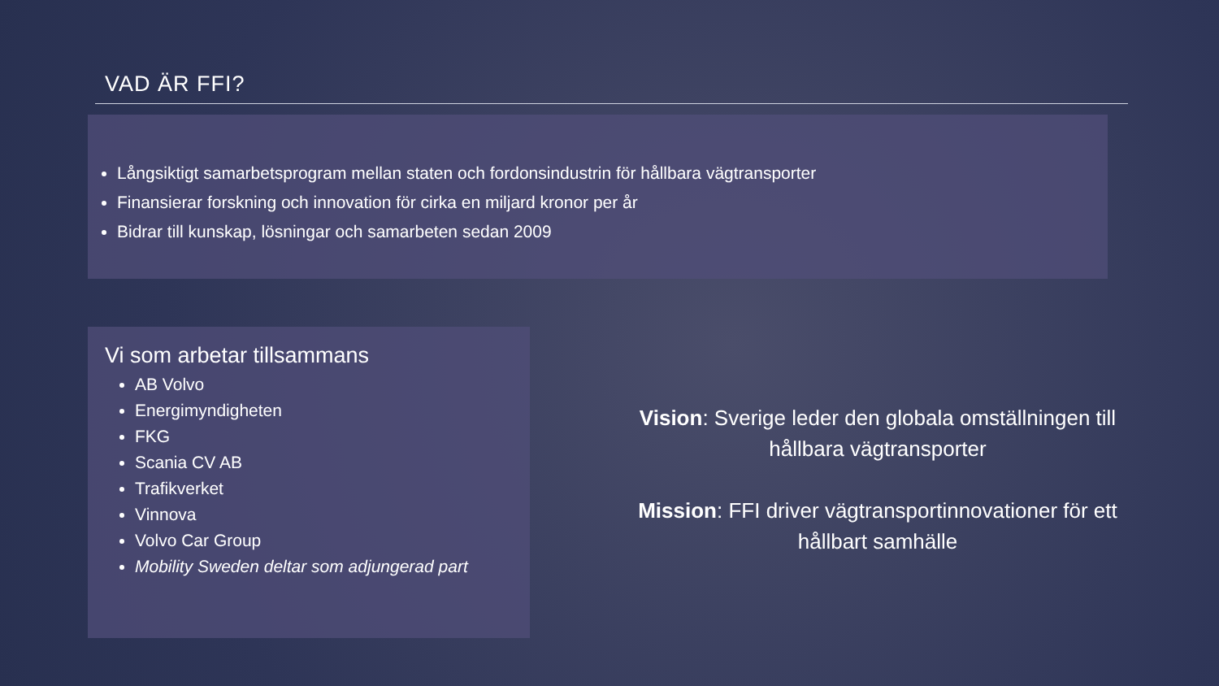VAD ÄR FFI?
Långsiktigt samarbetsprogram mellan staten och fordonsindustrin för hållbara vägtransporter
Finansierar forskning och innovation för cirka en miljard kronor per år
Bidrar till kunskap, lösningar och samarbeten sedan 2009
Vi som arbetar tillsammans
AB Volvo
Energimyndigheten
FKG
Scania CV AB
Trafikverket
Vinnova
Volvo Car Group
Mobility Sweden deltar som adjungerad part
Vision: Sverige leder den globala omställningen till hållbara vägtransporter
Mission: FFI driver vägtransportinnovationer för ett hållbart samhälle